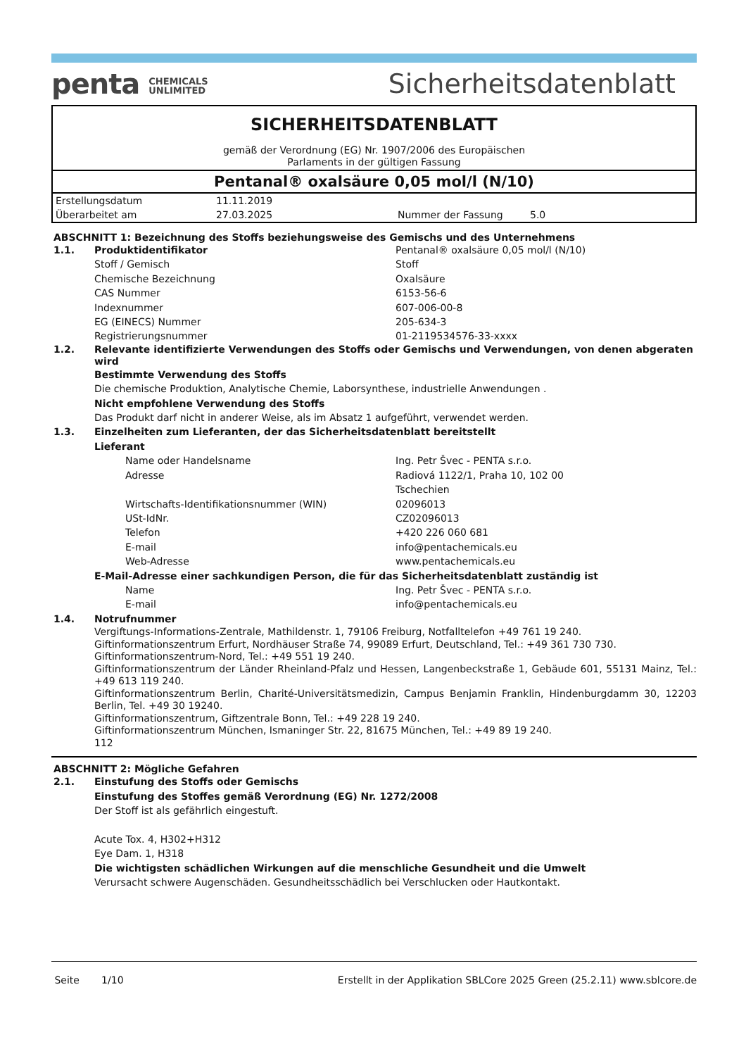penta CHEMICALS
UNLIMITED
Sicherheitsdatenblatt
SICHERHEITSDATENBLATT
gemäß der Verordnung (EG) Nr. 1907/2006 des Europäischen
Parlaments in der gültigen Fassung
Pentanal® oxalsäure 0,05 mol/l (N/10)
| Erstellungsdatum | 11.11.2019 | | |
| Überarbeitet am | 27.03.2025 | Nummer der Fassung | 5.0 |
ABSCHNITT 1: Bezeichnung des Stoffs beziehungsweise des Gemischs und des Unternehmens
1.1. Produktidentifikator Pentanal® oxalsäure 0,05 mol/l (N/10)
Stoff / Gemisch Stoff
Chemische Bezeichnung Oxalsäure
CAS Nummer 6153-56-6
Indexnummer 607-006-00-8
EG (EINECS) Nummer 205-634-3
Registrierungsnummer 01-2119534576-33-xxxx
1.2. Relevante identifizierte Verwendungen des Stoffs oder Gemischs und Verwendungen, von denen abgeraten wird
Bestimmte Verwendung des Stoffs
Die chemische Produktion, Analytische Chemie, Laborsynthese, industrielle Anwendungen .
Nicht empfohlene Verwendung des Stoffs
Das Produkt darf nicht in anderer Weise, als im Absatz 1 aufgeführt, verwendet werden.
1.3. Einzelheiten zum Lieferanten, der das Sicherheitsdatenblatt bereitstellt
Lieferant
Name oder Handelsname Ing. Petr Švec - PENTA s.r.o.
Adresse Radiová 1122/1, Praha 10, 102 00
Tschechien
Wirtschafts-Identifikationsnummer (WIN) 02096013
USt-IdNr. CZ02096013
Telefon +420 226 060 681
E-mail info@pentachemicals.eu
Web-Adresse www.pentachemicals.eu
E-Mail-Adresse einer sachkundigen Person, die für das Sicherheitsdatenblatt zuständig ist
Name Ing. Petr Švec - PENTA s.r.o.
E-mail info@pentachemicals.eu
1.4. Notrufnummer
Vergiftungs-Informations-Zentrale, Mathildenstr. 1, 79106 Freiburg, Notfalltelefon +49 761 19 240.
Giftinformationszentrum Erfurt, Nordhäuser Straße 74, 99089 Erfurt, Deutschland, Tel.: +49 361 730 730.
Giftinformationszentrum-Nord, Tel.: +49 551 19 240.
Giftinformationszentrum der Länder Rheinland-Pfalz und Hessen, Langenbeckstraße 1, Gebäude 601, 55131 Mainz, Tel.: +49 613 119 240.
Giftinformationszentrum Berlin, Charité-Universitätsmedizin, Campus Benjamin Franklin, Hindenburgdamm 30, 12203 Berlin, Tel. +49 30 19240.
Giftinformationszentrum, Giftzentrale Bonn, Tel.: +49 228 19 240.
Giftinformationszentrum München, Ismaninger Str. 22, 81675 München, Tel.: +49 89 19 240.
112
ABSCHNITT 2: Mögliche Gefahren
2.1. Einstufung des Stoffs oder Gemischs
Einstufung des Stoffes gemäß Verordnung (EG) Nr. 1272/2008
Der Stoff ist als gefährlich eingestuft.
Acute Tox. 4, H302+H312
Eye Dam. 1, H318
Die wichtigsten schädlichen Wirkungen auf die menschliche Gesundheit und die Umwelt
Verursacht schwere Augenschäden. Gesundheitsschädlich bei Verschlucken oder Hautkontakt.
Seite 1/10 Erstellt in der Applikation SBLCore 2025 Green (25.2.11) www.sblcore.de